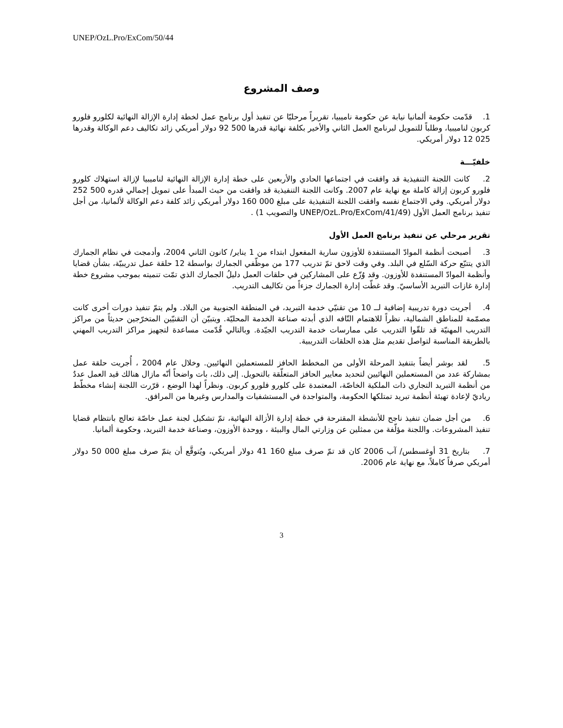UNEP/OzL.Pro/ExCom/50/44
وصف المشروع
1. قدّمت حكومة ألمانيا نيابة عن حكومة ناميبيا، تقريراً مرحليّا عن تنفيذ أول برنامج عمل لخطة إدارة الإزالة النهائية لكلورو فلورو كربون لناميبيا، وطلباً للتمويل لبرنامج العمل الثاني والأخير بكلفة نهائية قدرها 500 92 دولار أمريكي زائد تكاليف دعم الوكالة وقدرها 025 12 دولار أمريكي.
خلفيّـــة
2. كانت اللجنة التنفيذية قد وافقت في اجتماعها الحادي والأربعين على خطة إدارة الإزالة النهائية لناميبيا لإزالة استهلاك كلورو فلورو كربون إزالة كاملة مع نهاية عام 2007. وكانت اللجنة التنفيذية قد وافقت من حيث المبدأ على تمويل إجمالي قدره 500 252 دولار أمريكي. وفي الاجتماع نفسه وافقت اللجنة التنفيذية على مبلغ 000 160 دولار أمريكي زائد كلفة دعم الوكالة لألمانيا، من أجل تنفيذ برنامج العمل الأول (UNEP/OzL.Pro/ExCom/41/49 والتصويب 1) .
تقرير مرحلي عن تنفيذ برنامج العمل الأول
3. أصبحت أنظمة الموادّ المستنفدة للأوزون سارية المفعول ابتداء من 1 يناير/ كانون الثاني 2004، وأدمجت في نظام الجمارك الذي يتتبّع حركة السّلع في البلد. وفي وقت لاحق تمّ تدريب 177 من موظّفي الجمارك بواسطة 12 حلقة عمل تدريبيّة، بشأن قضايا وأنظمة الموادّ المستنفدة للأوزون. وقد وُزّع على المشاركين في حلقات العمل دليلُ الجمارك الذي تمّت تنميته بموجب مشروع خطة إدارة غازات التبريد الأساسيّ. وقد غطّت إدارة الجمارك جزءاً من تكاليف التدريب.
4. أجريت دورة تدريبية إضافية لــ 10 من تقنيّي خدمة التبريد، في المنطقة الجنوبية من البلاد. ولم يتمّ تنفيذ دورات أخرى كانت مصمّمة للمناطق الشمالية، نظراً للاهتمام التّافه الذي أبدته صناعة الخدمة المحليّة. ويتبيّن أن التقنيّين المتخرّجين حديثاً من مراكز التدريب المهنيّة قد تلقّوا التدريب على ممارسات خدمة التدريب الجيّدة. وبالتالي قُدّمت مساعدة لتجهيز مراكز التدريب المهني بالطريقة المناسبة لتواصل تقديم مثل هذه الحلقات التدريبية.
5. لقد بوشر أيضاً بتنفيذ المرحلة الأولى من المخطط الحافز للمستعملين النهائيين. وخلال عام 2004 ، أُجريت حلقة عمل بمشاركة عدد من المستعملين النهائيين لتحديد معايير الحافز المتعلّقة بالتحويل. إلى ذلك، بات واضحاً أنّه مازال هنالك قيد العمل عددٌ من أنظمة التبريد التجاري ذات الملكية الخاصّة، المعتمدة على كلورو فلورو كربون. ونظراً لهذا الوضع ، قرّرت اللجنة إنشاء مخطّط رياديّ لإعادة تهيئة أنظمة تبريد تمتلكها الحكومة، والمتواجدة في المستشفيات والمدارس وغيرها من المرافق.
6. من أجل ضمان تنفيذ ناجح للأنشطة المقترحة في خطة إدارة الأزالة النهائية، تمّ تشكيل لجنة عمل خاصّة تعالج بانتظام قضايا تنفيذ المشروعات. واللجنة مؤلّفة من ممثلين عن وزارتي المال والبيئة ، ووحدة الأوزون، وصناعة خدمة التبريد، وحكومة ألمانيا.
7. بتاريخ 31 أوغسطس/ آب 2006 كان قد تمّ صرف مبلغ 160 41 دولار أمريكي، ويُتوقَّع أن يتمّ صرف مبلغ 000 50 دولار أمريكي صرفاً كاملاً، مع نهاية عام 2006.
3